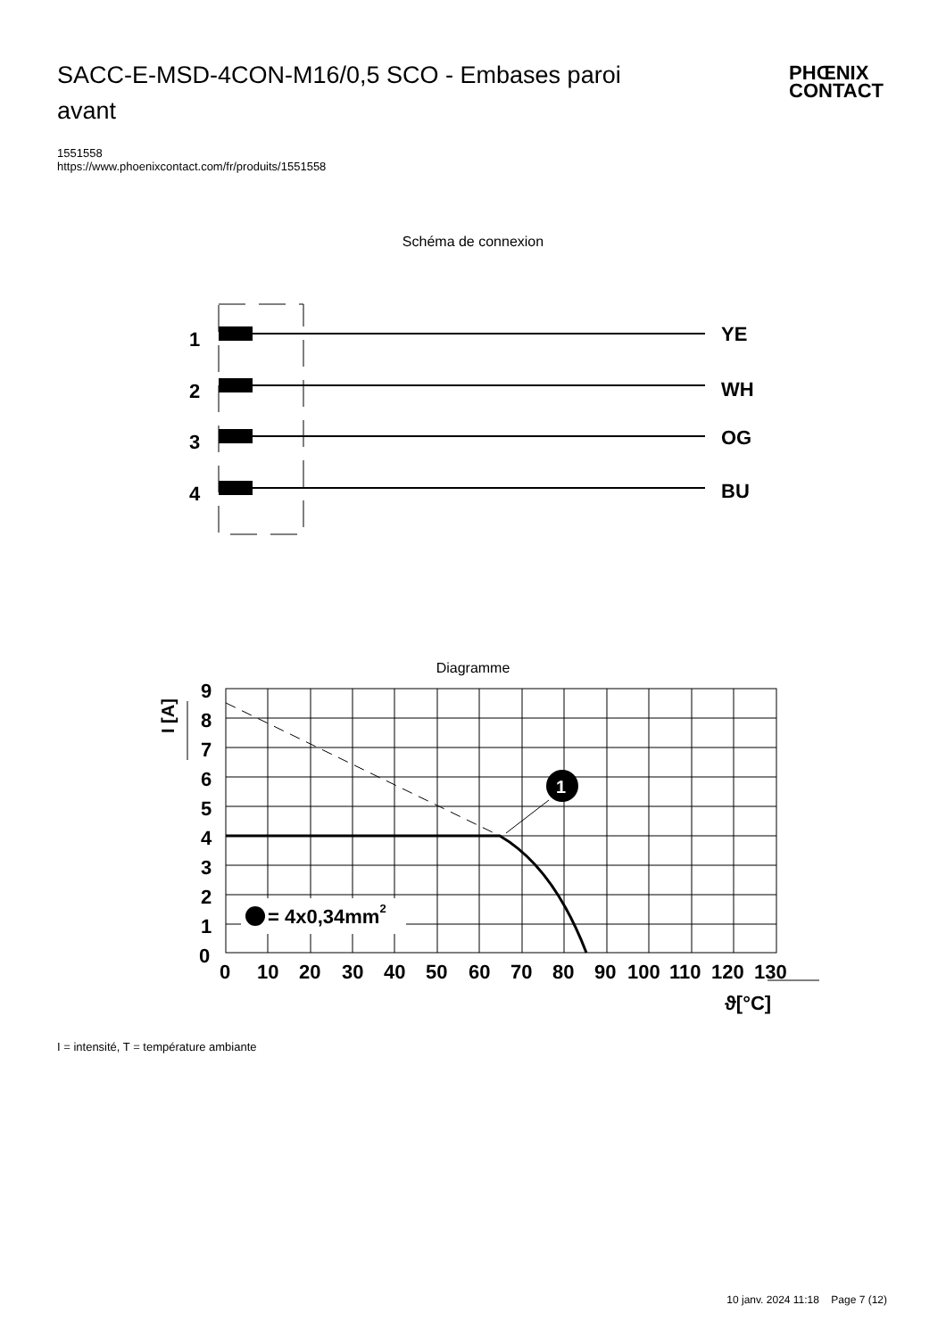SACC-E-MSD-4CON-M16/0,5 SCO - Embases paroi avant
PHŒNIX
CONTACT
1551558
https://www.phoenixcontact.com/fr/produits/1551558
Schéma de connexion
1
YE
2
WH
3
OG
4
BU
Diagramme
1
9
8
7
6
5
4
3
2
1
0
0
10
20
30
40
50
60
70
80
90
100
110
120
130
= 4x0,34mm2
I [A]
ϑ[°C]
I = intensité, T = température ambiante
10 janv. 2024 11:18 Page 7 (12)